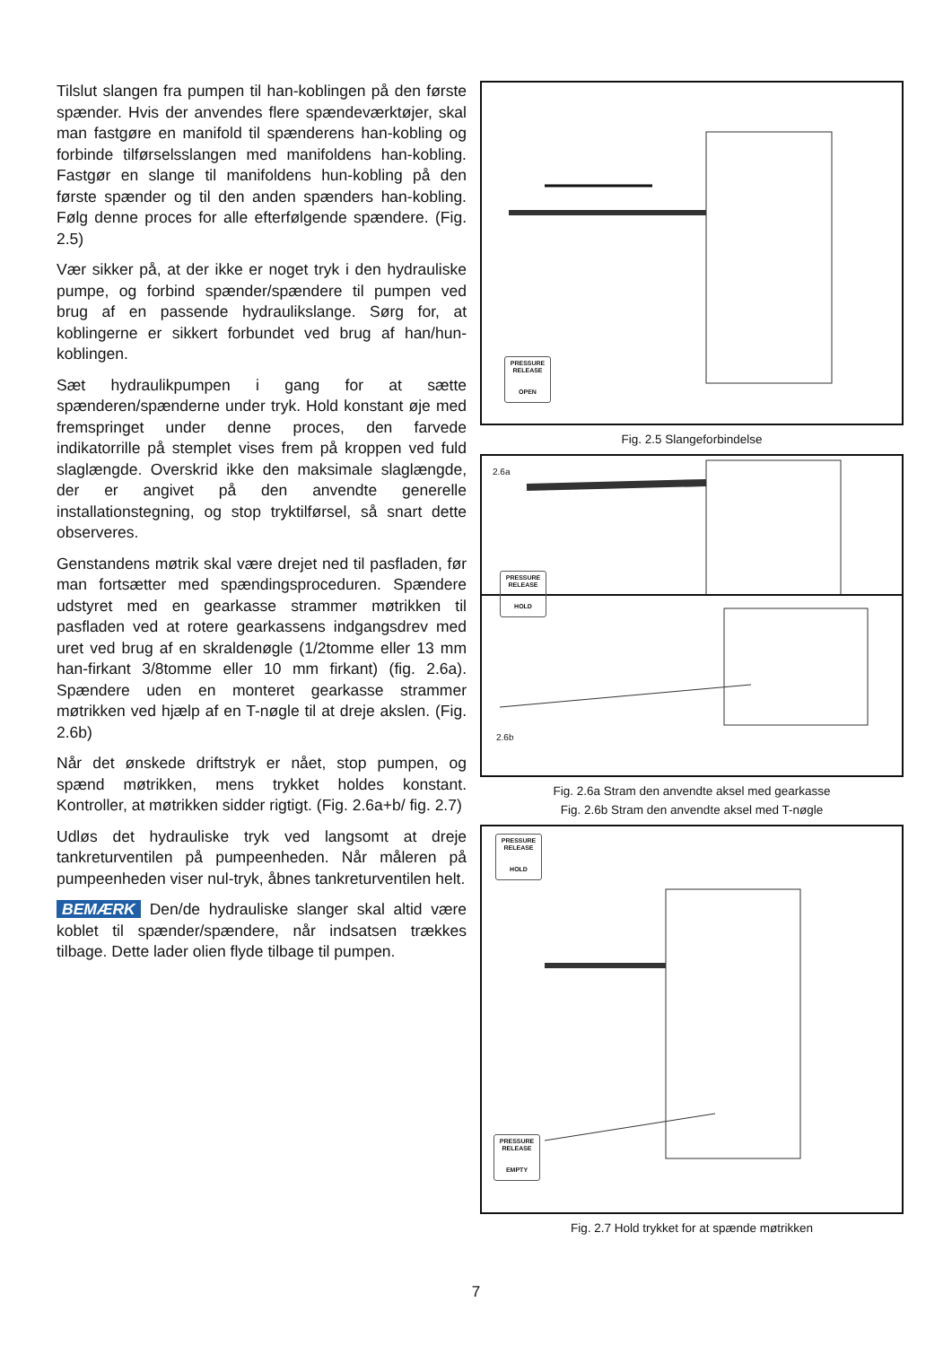Tilslut slangen fra pumpen til han-koblingen på den første spænder. Hvis der anvendes flere spændeværktøjer, skal man fastgøre en manifold til spænderens han-kobling og forbinde tilførselsslangen med manifoldens han-kobling. Fastgør en slange til manifoldens hun-kobling på den første spænder og til den anden spænders han-kobling. Følg denne proces for alle efterfølgende spændere. (Fig. 2.5)
Vær sikker på, at der ikke er noget tryk i den hydrauliske pumpe, og forbind spænder/spændere til pumpen ved brug af en passende hydraulikslange. Sørg for, at koblingerne er sikkert forbundet ved brug af han/hun-koblingen.
Sæt hydraulikpumpen i gang for at sætte spænderen/spænderne under tryk. Hold konstant øje med fremspringet under denne proces, den farvede indikatorrille på stemplet vises frem på kroppen ved fuld slaglængde. Overskrid ikke den maksimale slaglængde, der er angivet på den anvendte generelle installationstegning, og stop tryktilførsel, så snart dette observeres.
Genstandens møtrik skal være drejet ned til pasfladen, før man fortsætter med spændingsproceduren. Spændere udstyret med en gearkasse strammer møtrikken til pasfladen ved at rotere gearkassens indgangsdrev med uret ved brug af en skraldenøgle (1/2tomme eller 13 mm han-firkant 3/8tomme eller 10 mm firkant) (fig. 2.6a). Spændere uden en monteret gearkasse strammer møtrikken ved hjælp af en T-nøgle til at dreje akslen. (Fig. 2.6b)
Når det ønskede driftstryk er nået, stop pumpen, og spænd møtrikken, mens trykket holdes konstant. Kontroller, at møtrikken sidder rigtigt. (Fig. 2.6a+b/ fig. 2.7)
Udløs det hydrauliske tryk ved langsomt at dreje tankreturventilen på pumpeenheden. Når måleren på pumpeenheden viser nul-tryk, åbnes tankreturventilen helt.
BEMÆRK Den/de hydrauliske slanger skal altid være koblet til spænder/spændere, når indsatsen trækkes tilbage. Dette lader olien flyde tilbage til pumpen.
PRESSURE RELEASE
OPEN
Fig. 2.5 Slangeforbindelse
2.6a
PRESSURE RELEASE
HOLD
2.6b
Fig. 2.6a Stram den anvendte aksel med gearkasse
Fig. 2.6b Stram den anvendte aksel med T-nøgle
PRESSURE RELEASE
HOLD
PRESSURE RELEASE
EMPTY
Fig. 2.7 Hold trykket for at spænde møtrikken
7